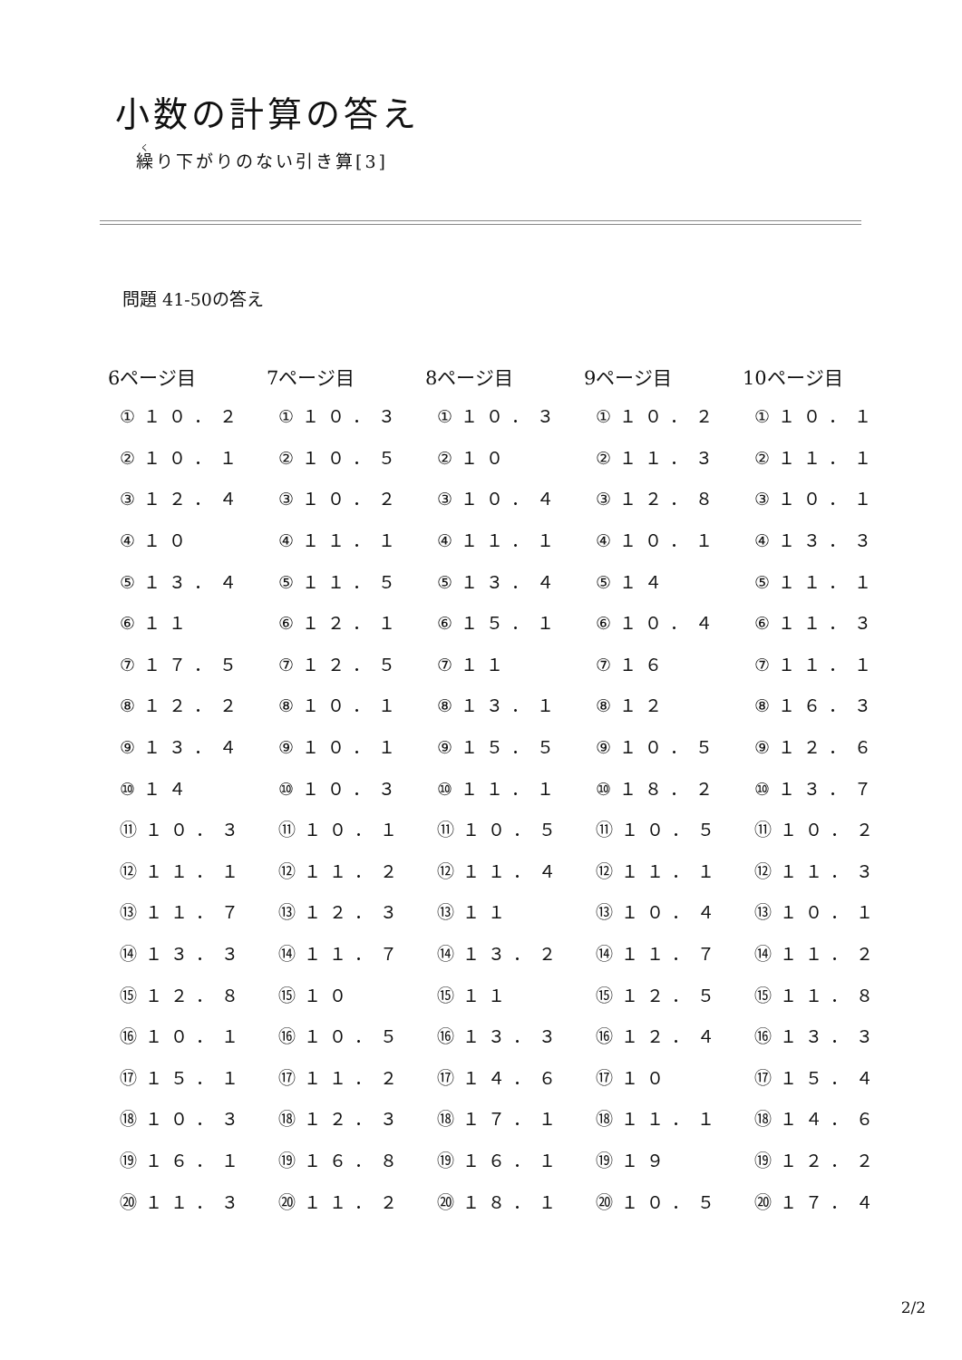小数の計算の答え
繰り下がりのない引き算[3]
問題 41-50の答え
| 6ページ目 | 7ページ目 | 8ページ目 | 9ページ目 | 10ページ目 |
| --- | --- | --- | --- | --- |
| ①１０．２ | ①１０．３ | ①１０．３ | ①１０．２ | ①１０．１ |
| ②１０．１ | ②１０．５ | ②１０ | ②１１．３ | ②１１．１ |
| ③１２．４ | ③１０．２ | ③１０．４ | ③１２．８ | ③１０．１ |
| ④１０ | ④１１．１ | ④１１．１ | ④１０．１ | ④１３．３ |
| ⑤１３．４ | ⑤１１．５ | ⑤１３．４ | ⑤１４ | ⑤１１．１ |
| ⑥１１ | ⑥１２．１ | ⑥１５．１ | ⑥１０．４ | ⑥１１．３ |
| ⑦１７．５ | ⑦１２．５ | ⑦１１ | ⑦１６ | ⑦１１．１ |
| ⑧１２．２ | ⑧１０．１ | ⑧１３．１ | ⑧１２ | ⑧１６．３ |
| ⑨１３．４ | ⑨１０．１ | ⑨１５．５ | ⑨１０．５ | ⑨１２．６ |
| ⑩１４ | ⑩１０．３ | ⑩１１．１ | ⑩１８．２ | ⑩１３．７ |
| ⑪１０．３ | ⑪１０．１ | ⑪１０．５ | ⑪１０．５ | ⑪１０．２ |
| ⑫１１．１ | ⑫１１．２ | ⑫１１．４ | ⑫１１．１ | ⑫１１．３ |
| ⑬１１．７ | ⑬１２．３ | ⑬１１ | ⑬１０．４ | ⑬１０．１ |
| ⑭１３．３ | ⑭１１．７ | ⑭１３．２ | ⑭１１．７ | ⑭１１．２ |
| ⑮１２．８ | ⑮１０ | ⑮１１ | ⑮１２．５ | ⑮１１．８ |
| ⑯１０．１ | ⑯１０．５ | ⑯１３．３ | ⑯１２．４ | ⑯１３．３ |
| ⑰１５．１ | ⑰１１．２ | ⑰１４．６ | ⑰１０ | ⑰１５．４ |
| ⑱１０．３ | ⑱１２．３ | ⑱１７．１ | ⑱１１．１ | ⑱１４．６ |
| ⑲１６．１ | ⑲１６．８ | ⑲１６．１ | ⑲１９ | ⑲１２．２ |
| ⑳１１．３ | ⑳１１．２ | ⑳１８．１ | ⑳１０．５ | ⑳１７．４ |
2/2